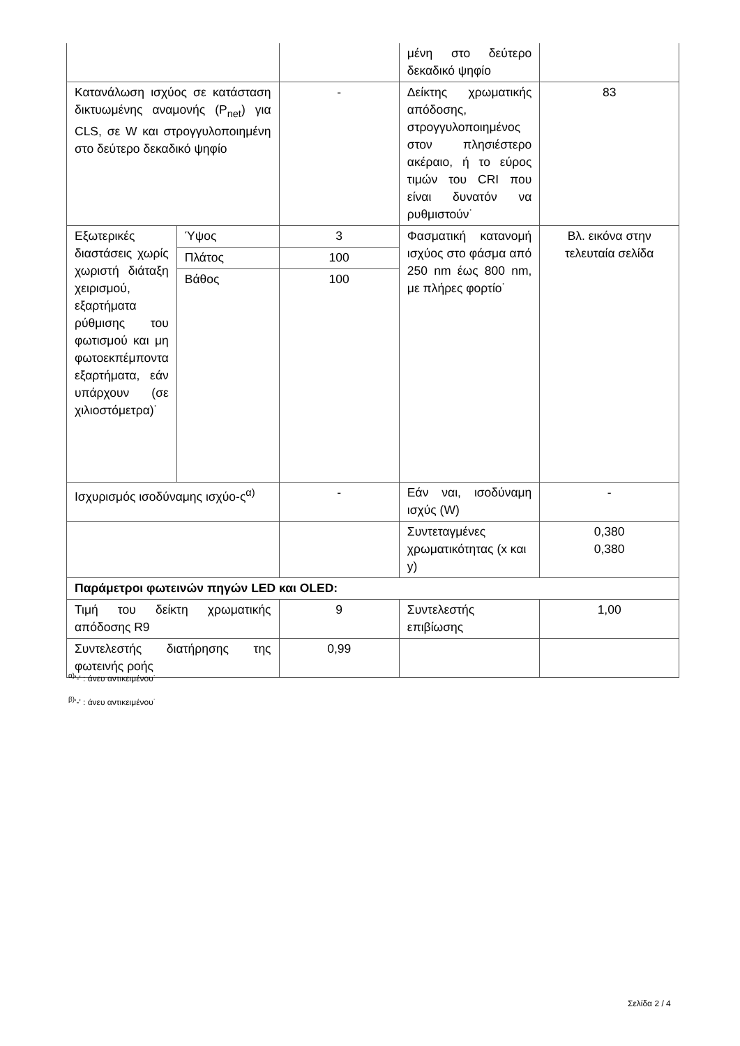| | | | μένη στο δεύτερο δεκαδικό ψηφίο | |
| Κατανάλωση ισχύος σε κατάσταση δικτυωμένης αναμονής (P<sub>net</sub>) για CLS, σε W και στρογγυλοποιημένη στο δεύτερο δεκαδικό ψηφίο | | - | Δείκτης χρωματικής απόδοσης, στρογγυλοποιημένος στον πλησιέστερο ακέραιο, ή το εύρος τιμών του CRI που είναι δυνατόν να ρυθμιστούν˙ | 83 |
| Εξωτερικές διαστάσεις χωρίς χωριστή διάταξη χειρισμού, εξαρτήματα ρύθμισης του φωτισμού και μη φωτοεκπέμποντα εξαρτήματα, εάν υπάρχουν (σε χιλιοστόμετρα)˙ | Ύψος | 3 | Φασματική κατανομή ισχύος στο φάσμα από 250 nm έως 800 nm, με πλήρες φορτίο˙ | Βλ. εικόνα στην τελευταία σελίδα |
| | Πλάτος | 100 | | |
| | Βάθος | 100 | | |
| Ισχυρισμός ισοδύναμης ισχύο-ς<sup>α)</sup> | | - | Εάν ναι, ισοδύναμη ισχύς (W) | - |
| | | | Συντεταγμένες χρωματικότητας (x και y) | 0,380 0,380 |
| Παράμετροι φωτεινών πηγών LED και OLED: | | | | |
| Τιμή του δείκτη χρωματικής απόδοσης R9 | | 9 | Συντελεστής επιβίωσης | 1,00 |
| Συντελεστής διατήρησης της φωτεινής ροής | | 0,99 | | |
<sup>α)</sup>'-' : άνευ αντικειμένου˙
<sup>β)</sup>'-' : άνευ αντικειμένου˙
Σελίδα 2 / 4